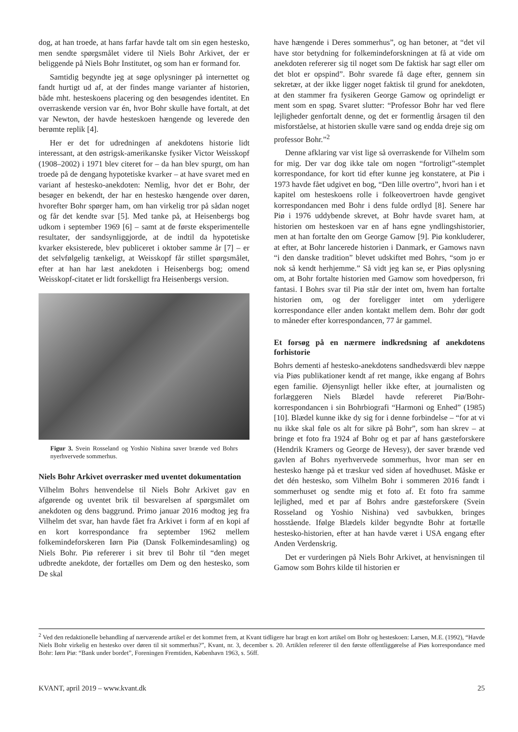dog, at han troede, at hans farfar havde talt om sin egen hestesko, men sendte spørgsmålet videre til Niels Bohr Arkivet, der er beliggende på Niels Bohr Institutet, og som han er formand for.
Samtidig begyndte jeg at søge oplysninger på internettet og fandt hurtigt ud af, at der findes mange varianter af historien, både mht. hesteskoens placering og den besøgendes identitet. En overraskende version var én, hvor Bohr skulle have fortalt, at det var Newton, der havde hesteskoen hængende og leverede den berømte replik [4].
Her er det for udredningen af anekdotens historie lidt interessant, at den østrigsk-amerikanske fysiker Victor Weisskopf (1908–2002) i 1971 blev citeret for – da han blev spurgt, om han troede på de dengang hypotetiske kvarker – at have svaret med en variant af hestesko-anekdoten: Nemlig, hvor det er Bohr, der besøger en bekendt, der har en hestesko hængende over døren, hvorefter Bohr spørger ham, om han virkelig tror på sådan noget og får det kendte svar [5]. Med tanke på, at Heisenbergs bog udkom i september 1969 [6] – samt at de første eksperimentelle resultater, der sandsynliggjorde, at de indtil da hypotetiske kvarker eksisterede, blev publiceret i oktober samme år [7] – er det selvfølgelig tænkeligt, at Weisskopf får stillet spørgsmålet, efter at han har læst anekdoten i Heisenbergs bog; omend Weisskopf-citatet er lidt forskelligt fra Heisenbergs version.
Figur 3. Svein Rosseland og Yoshio Nishina saver brænde ved Bohrs nyerhvervede sommerhus.
Niels Bohr Arkivet overrasker med uventet dokumentation
Vilhelm Bohrs henvendelse til Niels Bohr Arkivet gav en afgørende og uventet brik til besvarelsen af spørgsmålet om anekdoten og dens baggrund. Primo januar 2016 modtog jeg fra Vilhelm det svar, han havde fået fra Arkivet i form af en kopi af en kort korrespondance fra september 1962 mellem folkemindeforskeren Iørn Piø (Dansk Folkemindesamling) og Niels Bohr. Piø refererer i sit brev til Bohr til “den meget udbredte anekdote, der fortælles om Dem og den hestesko, som De skal
have hængende i Deres sommerhus”, og han betoner, at “det vil have stor betydning for folkemindeforskningen at få at vide om anekdoten refererer sig til noget som De faktisk har sagt eller om det blot er opspind”. Bohr svarede få dage efter, gennem sin sekretær, at der ikke ligger noget faktisk til grund for anekdoten, at den stammer fra fysikeren George Gamow og oprindeligt er ment som en spøg. Svaret slutter: “Professor Bohr har ved flere lejligheder genfortalt denne, og det er formentlig årsagen til den misforståelse, at historien skulle være sand og endda dreje sig om professor Bohr.”<sup>2</sup>
Denne afklaring var vist lige så overraskende for Vilhelm som for mig. Der var dog ikke tale om nogen “fortroligt”-stemplet korrespondance, for kort tid efter kunne jeg konstatere, at Piø i 1973 havde fået udgivet en bog, “Den lille overtro”, hvori han i et kapitel om hesteskoens rolle i folkeovertroen havde gengivet korrespondancen med Bohr i dens fulde ordlyd [8]. Senere har Piø i 1976 uddybende skrevet, at Bohr havde svaret ham, at historien om hesteskoen var en af hans egne yndlingshistorier, men at han fortalte den om George Gamow [9]. Piø konkluderer, at efter, at Bohr lancerede historien i Danmark, er Gamows navn “i den danske tradition” blevet udskiftet med Bohrs, “som jo er nok så kendt herhjemme.” Så vidt jeg kan se, er Piøs oplysning om, at Bohr fortalte historien med Gamow som hovedperson, fri fantasi. I Bohrs svar til Piø står der intet om, hvem han fortalte historien om, og der foreligger intet om yderligere korrespondance eller anden kontakt mellem dem. Bohr dør godt to måneder efter korrespondancen, 77 år gammel.
Et forsøg på en nærmere indkredsning af anekdotens forhistorie
Bohrs dementi af hestesko-anekdotens sandhedsværdi blev næppe via Piøs publikationer kendt af ret mange, ikke engang af Bohrs egen familie. Øjensynligt heller ikke efter, at journalisten og forlæggeren Niels Blædel havde refereret Piø/Bohr-korrespondancen i sin Bohrbiografi “Harmoni og Enhed” (1985) [10]. Blædel kunne ikke dy sig for i denne forbindelse – “for at vi nu ikke skal føle os alt for sikre på Bohr”, som han skrev – at bringe et foto fra 1924 af Bohr og et par af hans gæsteforskere (Hendrik Kramers og George de Hevesy), der saver brænde ved gavlen af Bohrs nyerhvervede sommerhus, hvor man ser en hestesko hænge på et træskur ved siden af hovedhuset. Måske er det dén hestesko, som Vilhelm Bohr i sommeren 2016 fandt i sommerhuset og sendte mig et foto af. Et foto fra samme lejlighed, med et par af Bohrs andre gæsteforskere (Svein Rosseland og Yoshio Nishina) ved savbukken, bringes hosstående. Ifølge Blædels kilder begyndte Bohr at fortælle hestesko-historien, efter at han havde været i USA engang efter Anden Verdenskrig.
Det er vurderingen på Niels Bohr Arkivet, at henvisningen til Gamow som Bohrs kilde til historien er
<sup>2</sup> Ved den redaktionelle behandling af nærværende artikel er det kommet frem, at Kvant tidligere har bragt en kort artikel om Bohr og hesteskoen: Larsen, M.E. (1992), “Havde Niels Bohr virkelig en hestesko over døren til sit sommerhus?”, Kvant, nr. 3, december s. 20. Artiklen refererer til den første offentliggørelse af Piøs korrespondance med Bohr: Iørn Piø: “Bank under bordet”, Foreningen Fremtiden, København 1963, s. 56ff.
KVANT, april 2019 – www.kvant.dk 25